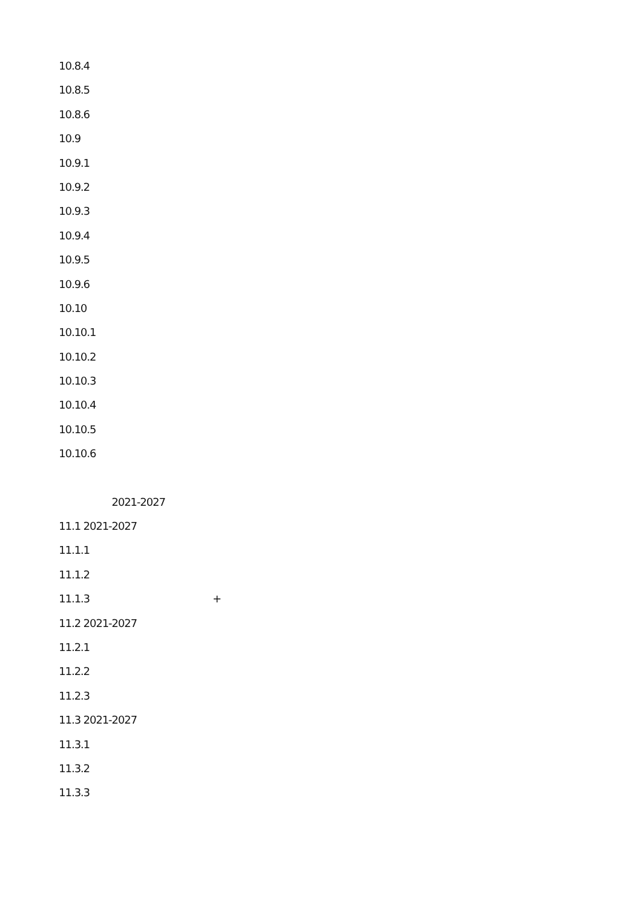10.8.4
10.8.5
10.8.6
10.9
10.9.1
10.9.2
10.9.3
10.9.4
10.9.5
10.9.6
10.10
10.10.1
10.10.2
10.10.3
10.10.4
10.10.5
10.10.6
2021-2027
11.1 2021-2027
11.1.1
11.1.2
11.1.3 +
11.2 2021-2027
11.2.1
11.2.2
11.2.3
11.3 2021-2027
11.3.1
11.3.2
11.3.3